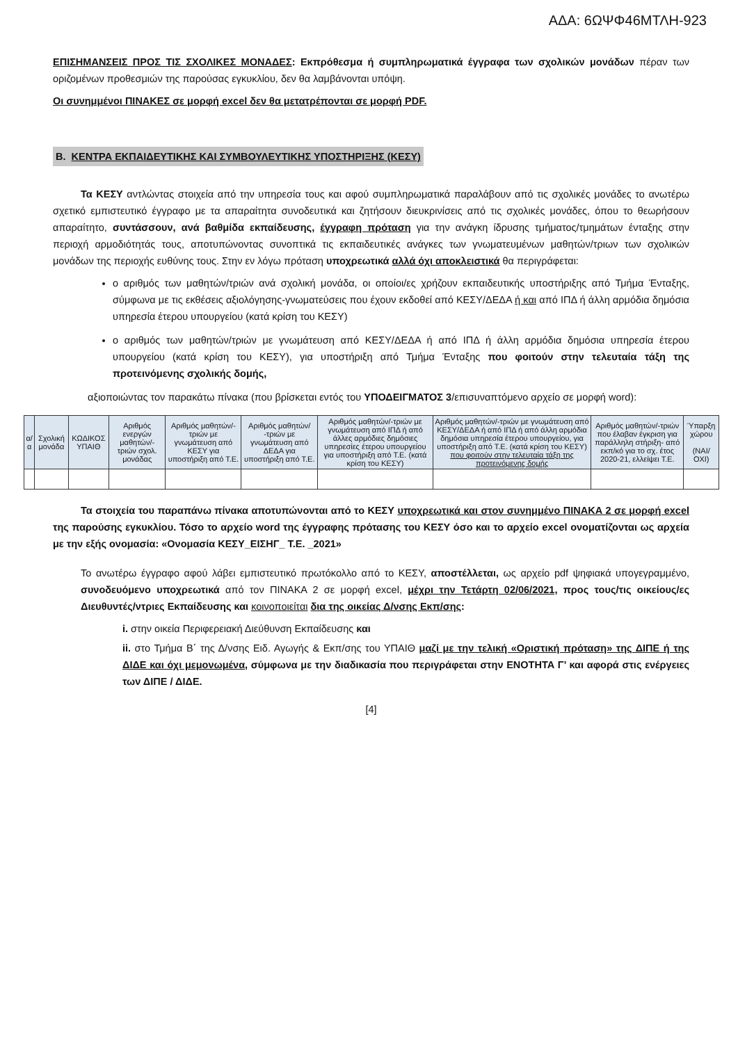ΑΔΑ: 6ΩΨΦ46ΜΤΛΗ-923
ΕΠΙΣΗΜΑΝΣΕΙΣ ΠΡΟΣ ΤΙΣ ΣΧΟΛΙΚΕΣ ΜΟΝΑΔΕΣ: Εκπρόθεσμα ή συμπληρωματικά έγγραφα των σχολικών μονάδων πέραν των οριζομένων προθεσμιών της παρούσας εγκυκλίου, δεν θα λαμβάνονται υπόψη.
Οι συνημμένοι ΠΙΝΑΚΕΣ σε μορφή excel δεν θα μετατρέπονται σε μορφή PDF.
B. ΚΕΝΤΡΑ ΕΚΠΑΙΔΕΥΤΙΚΗΣ ΚΑΙ ΣΥΜΒΟΥΛΕΥΤΙΚΗΣ ΥΠΟΣΤΗΡΙΞΗΣ (ΚΕΣΥ)
Τα ΚΕΣΥ αντλώντας στοιχεία από την υπηρεσία τους και αφού συμπληρωματικά παραλάβουν από τις σχολικές μονάδες το ανωτέρω σχετικό εμπιστευτικό έγγραφο με τα απαραίτητα συνοδευτικά και ζητήσουν διευκρινίσεις από τις σχολικές μονάδες, όπου το θεωρήσουν απαραίτητο, συντάσσουν, ανά βαθμίδα εκπαίδευσης, έγγραφη πρόταση για την ανάγκη ίδρυσης τμήματος/τμημάτων ένταξης στην περιοχή αρμοδιότητάς τους, αποτυπώνοντας συνοπτικά τις εκπαιδευτικές ανάγκες των γνωματευμένων μαθητών/τριων των σχολικών μονάδων της περιοχής ευθύνης τους. Στην εν λόγω πρόταση υποχρεωτικά αλλά όχι αποκλειστικά θα περιγράφεται:
ο αριθμός των μαθητών/τριών ανά σχολική μονάδα, οι οποίοι/ες χρήζουν εκπαιδευτικής υποστήριξης από Τμήμα Ένταξης, σύμφωνα με τις εκθέσεις αξιολόγησης-γνωματεύσεις που έχουν εκδοθεί από ΚΕΣΥ/ΔΕΔΑ ή και από ΙΠΔ ή άλλη αρμόδια δημόσια υπηρεσία έτερου υπουργείου (κατά κρίση του ΚΕΣΥ)
ο αριθμός των μαθητών/τριών με γνωμάτευση από ΚΕΣΥ/ΔΕΔΑ ή από ΙΠΔ ή άλλη αρμόδια δημόσια υπηρεσία έτερου υπουργείου (κατά κρίση του ΚΕΣΥ), για υποστήριξη από Τμήμα Ένταξης που φοιτούν στην τελευταία τάξη της προτεινόμενης σχολικής δομής,
αξιοποιώντας τον παρακάτω πίνακα (που βρίσκεται εντός του ΥΠΟΔΕΙΓΜΑΤΟΣ 3/επισυναπτόμενο αρχείο σε μορφή word):
| α/α | Σχολική μονάδα | ΚΩΔΙΚΟΣ ΥΠΑΙΘ | Αριθμός ενεργών μαθητών/-τριών σχολ. μονάδας | Αριθμός μαθητών/-τριών με γνωμάτευση από ΚΕΣΥ για υποστήριξη από Τ.Ε. | Αριθμός μαθητών/ -τριών με γνωμάτευση από ΔΕΔΑ για υποστήριξη από Τ.Ε. | Αριθμός μαθητών/-τριών με γνωμάτευση από ΙΠΔ ή από άλλες αρμόδιες δημόσιες υπηρεσίες έτερου υπουργείου για υποστήριξη από Τ.Ε. (κατά κρίση του ΚΕΣΥ) | Αριθμός μαθητών/-τριών με γνωμάτευση από ΚΕΣΥ/ΔΕΔΑ ή από ΙΠΔ ή από άλλη αρμόδια δημόσια υπηρεσία έτερου υπουργείου, για υποστήριξη από Τ.Ε. (κατά κρίση του ΚΕΣΥ) που φοιτούν στην τελευταία τάξη της προτεινόμενης δομής | Αριθμός μαθητών/-τριών που έλαβαν έγκριση για παράλληλη στήριξη- από εκπ/κό για το σχ. έτος 2020-21, ελλείψει Τ.Ε. | Ύπαρξη χώρου (ΝΑΙ/ ΟΧΙ) |
| --- | --- | --- | --- | --- | --- | --- | --- | --- | --- |
Τα στοιχεία του παραπάνω πίνακα αποτυπώνονται από το ΚΕΣΥ υποχρεωτικά και στον συνημμένο ΠΙΝΑΚΑ 2 σε μορφή excel της παρούσης εγκυκλίου. Τόσο το αρχείο word της έγγραφης πρότασης του ΚΕΣΥ όσο και το αρχείο excel ονοματίζονται ως αρχεία με την εξής ονομασία: «Ονομασία ΚΕΣΥ_ΕΙΣΗΓ_ Τ.Ε. _2021»
Το ανωτέρω έγγραφο αφού λάβει εμπιστευτικό πρωτόκολλο από το ΚΕΣΥ, αποστέλλεται, ως αρχείο pdf ψηφιακά υπογεγραμμένο, συνοδευόμενο υποχρεωτικά από τον ΠΙΝΑΚΑ 2 σε μορφή excel, μέχρι την Τετάρτη 02/06/2021, προς τους/τις οικείους/ες Διευθυντές/ντριες Εκπαίδευσης και κοινοποιείται δια της οικείας Δ/νσης Εκπ/σης:
i. στην οικεία Περιφερειακή Διεύθυνση Εκπαίδευσης και
ii. στο Τμήμα Β΄ της Δ/νσης Ειδ. Αγωγής & Εκπ/σης του ΥΠΑΙΘ μαζί με την τελική «Οριστική πρόταση» της ΔΙΠΕ ή της ΔΙΔΕ και όχι μεμονωμένα, σύμφωνα με την διαδικασία που περιγράφεται στην ΕΝΟΤΗΤΑ Γ’ και αφορά στις ενέργειες των ΔΙΠΕ / ΔΙΔΕ.
[4]